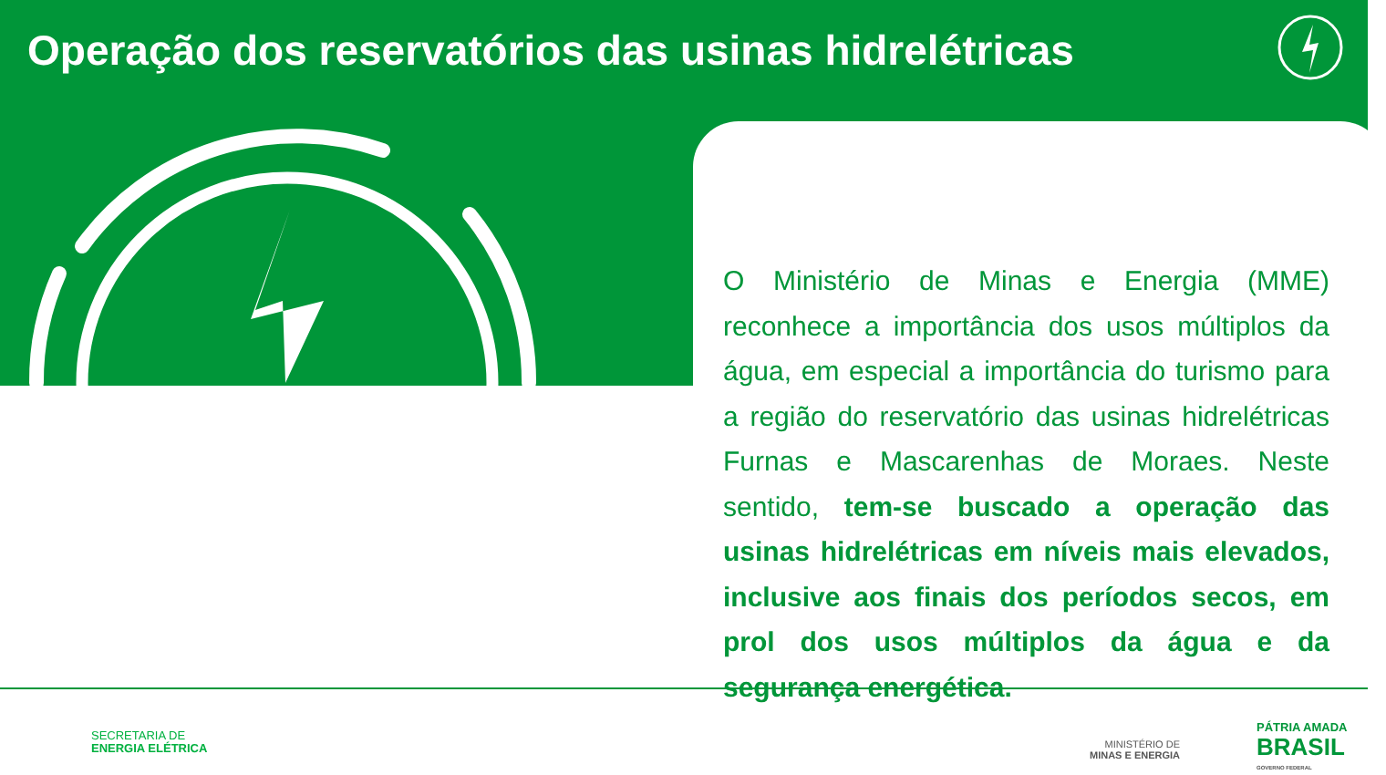Operação dos reservatórios das usinas hidrelétricas
O Ministério de Minas e Energia (MME) reconhece a importância dos usos múltiplos da água, em especial a importância do turismo para a região do reservatório das usinas hidrelétricas Furnas e Mascarenhas de Moraes. Neste sentido, tem-se buscado a operação das usinas hidrelétricas em níveis mais elevados, inclusive aos finais dos períodos secos, em prol dos usos múltiplos da água e da segurança energética.
SECRETARIA DE
ENERGIA ELÉTRICA
MINISTÉRIO DE
MINAS E ENERGIA
PÁTRIA AMADA
BRASIL
GOVERNO FEDERAL